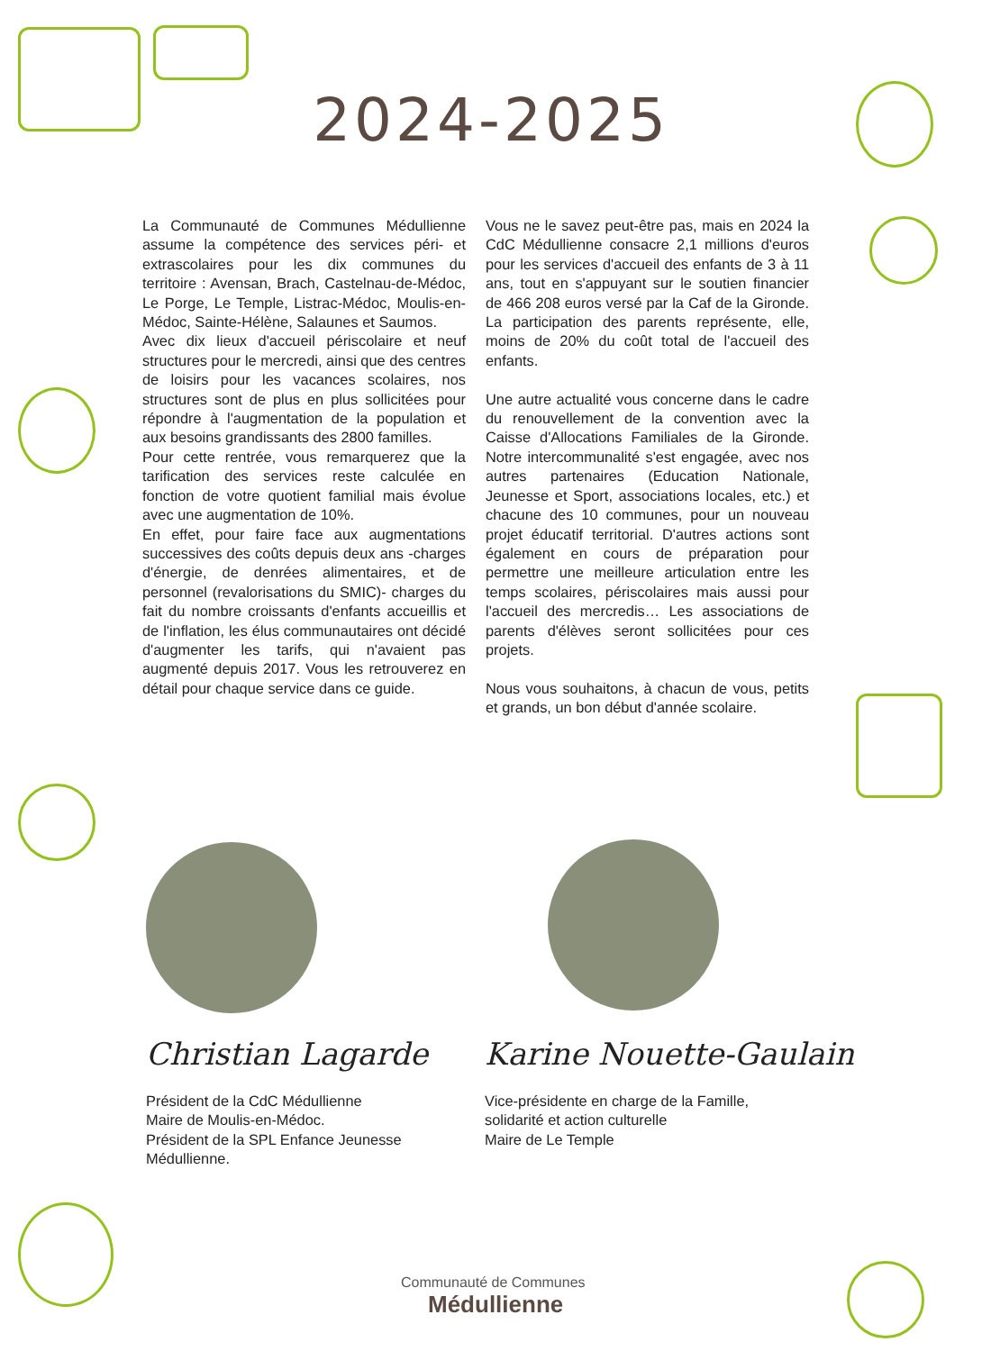2024-2025
La Communauté de Communes Médullienne assume la compétence des services péri- et extrascolaires pour les dix communes du territoire : Avensan, Brach, Castelnau-de-Médoc, Le Porge, Le Temple, Listrac-Médoc, Moulis-en-Médoc, Sainte-Hélène, Salaunes et Saumos.
Avec dix lieux d'accueil périscolaire et neuf structures pour le mercredi, ainsi que des centres de loisirs pour les vacances scolaires, nos structures sont de plus en plus sollicitées pour répondre à l'augmentation de la population et aux besoins grandissants des 2800 familles.
Pour cette rentrée, vous remarquerez que la tarification des services reste calculée en fonction de votre quotient familial mais évolue avec une augmentation de 10%.
En effet, pour faire face aux augmentations successives des coûts depuis deux ans -charges d'énergie, de denrées alimentaires, et de personnel (revalorisations du SMIC)- charges du fait du nombre croissants d'enfants accueillis et de l'inflation, les élus communautaires ont décidé d'augmenter les tarifs, qui n'avaient pas augmenté depuis 2017. Vous les retrouverez en détail pour chaque service dans ce guide.
Vous ne le savez peut-être pas, mais en 2024 la CdC Médullienne consacre 2,1 millions d'euros pour les services d'accueil des enfants de 3 à 11 ans, tout en s'appuyant sur le soutien financier de 466 208 euros versé par la Caf de la Gironde. La participation des parents représente, elle, moins de 20% du coût total de l'accueil des enfants.
Une autre actualité vous concerne dans le cadre du renouvellement de la convention avec la Caisse d'Allocations Familiales de la Gironde. Notre intercommunalité s'est engagée, avec nos autres partenaires (Education Nationale, Jeunesse et Sport, associations locales, etc.) et chacune des 10 communes, pour un nouveau projet éducatif territorial. D'autres actions sont également en cours de préparation pour permettre une meilleure articulation entre les temps scolaires, périscolaires mais aussi pour l'accueil des mercredis… Les associations de parents d'élèves seront sollicitées pour ces projets.
Nous vous souhaitons, à chacun de vous, petits et grands, un bon début d'année scolaire.
Christian Lagarde Karine Nouette-Gaulain
Président de la CdC Médullienne
Maire de Moulis-en-Médoc.
Président de la SPL Enfance Jeunesse Médullienne.
Vice-présidente en charge de la Famille, solidarité et action culturelle
Maire de Le Temple
Communauté de Communes
Médullienne